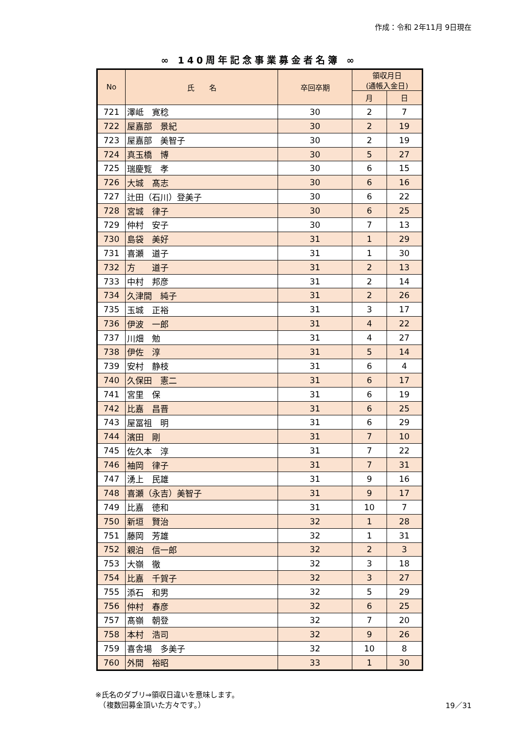作成：令和 2年11月 9日現在
∞ 140周年記念事業募金者名簿 ∞
| No | 氏 名 | 卒回卒期 | 領収月日 (通帳入金日) | |
| --- | --- | --- | --- | --- |
| | | | 月 | 日 |
| 721 | 澤岻 寛稔 | 30 | 2 | 7 |
| 722 | 屋嘉部 景紀 | 30 | 2 | 19 |
| 723 | 屋嘉部 美智子 | 30 | 2 | 19 |
| 724 | 真玉橋 博 | 30 | 5 | 27 |
| 725 | 瑞慶覧 孝 | 30 | 6 | 15 |
| 726 | 大城 髙志 | 30 | 6 | 16 |
| 727 | 辻田（石川）登美子 | 30 | 6 | 22 |
| 728 | 宮城 律子 | 30 | 6 | 25 |
| 729 | 仲村 安子 | 30 | 7 | 13 |
| 730 | 島袋 美好 | 31 | 1 | 29 |
| 731 | 喜瀬 道子 | 31 | 1 | 30 |
| 732 | 方 道子 | 31 | 2 | 13 |
| 733 | 中村 邦彦 | 31 | 2 | 14 |
| 734 | 久津間 純子 | 31 | 2 | 26 |
| 735 | 玉城 正裕 | 31 | 3 | 17 |
| 736 | 伊波 一郎 | 31 | 4 | 22 |
| 737 | 川畑 勉 | 31 | 4 | 27 |
| 738 | 伊佐 淳 | 31 | 5 | 14 |
| 739 | 安村 静枝 | 31 | 6 | 4 |
| 740 | 久保田 憲二 | 31 | 6 | 17 |
| 741 | 宮里 保 | 31 | 6 | 19 |
| 742 | 比嘉 昌晋 | 31 | 6 | 25 |
| 743 | 屋冨祖 明 | 31 | 6 | 29 |
| 744 | 濱田 剛 | 31 | 7 | 10 |
| 745 | 佐久本 淳 | 31 | 7 | 22 |
| 746 | 袖岡 律子 | 31 | 7 | 31 |
| 747 | 湧上 民雄 | 31 | 9 | 16 |
| 748 | 喜瀬（永吉）美智子 | 31 | 9 | 17 |
| 749 | 比嘉 徳和 | 31 | 10 | 7 |
| 750 | 新垣 賢治 | 32 | 1 | 28 |
| 751 | 藤岡 芳雄 | 32 | 1 | 31 |
| 752 | 親泊 信一郎 | 32 | 2 | 3 |
| 753 | 大嶺 徹 | 32 | 3 | 18 |
| 754 | 比嘉 千賀子 | 32 | 3 | 27 |
| 755 | 添石 和男 | 32 | 5 | 29 |
| 756 | 仲村 春彦 | 32 | 6 | 25 |
| 757 | 髙嶺 朝登 | 32 | 7 | 20 |
| 758 | 本村 浩司 | 32 | 9 | 26 |
| 759 | 喜舎場 多美子 | 32 | 10 | 8 |
| 760 | 外間 裕昭 | 33 | 1 | 30 |
※氏名のダブリ⇒領収日違いを意味します。
　（複数回募金頂いた方々です。）
19／31